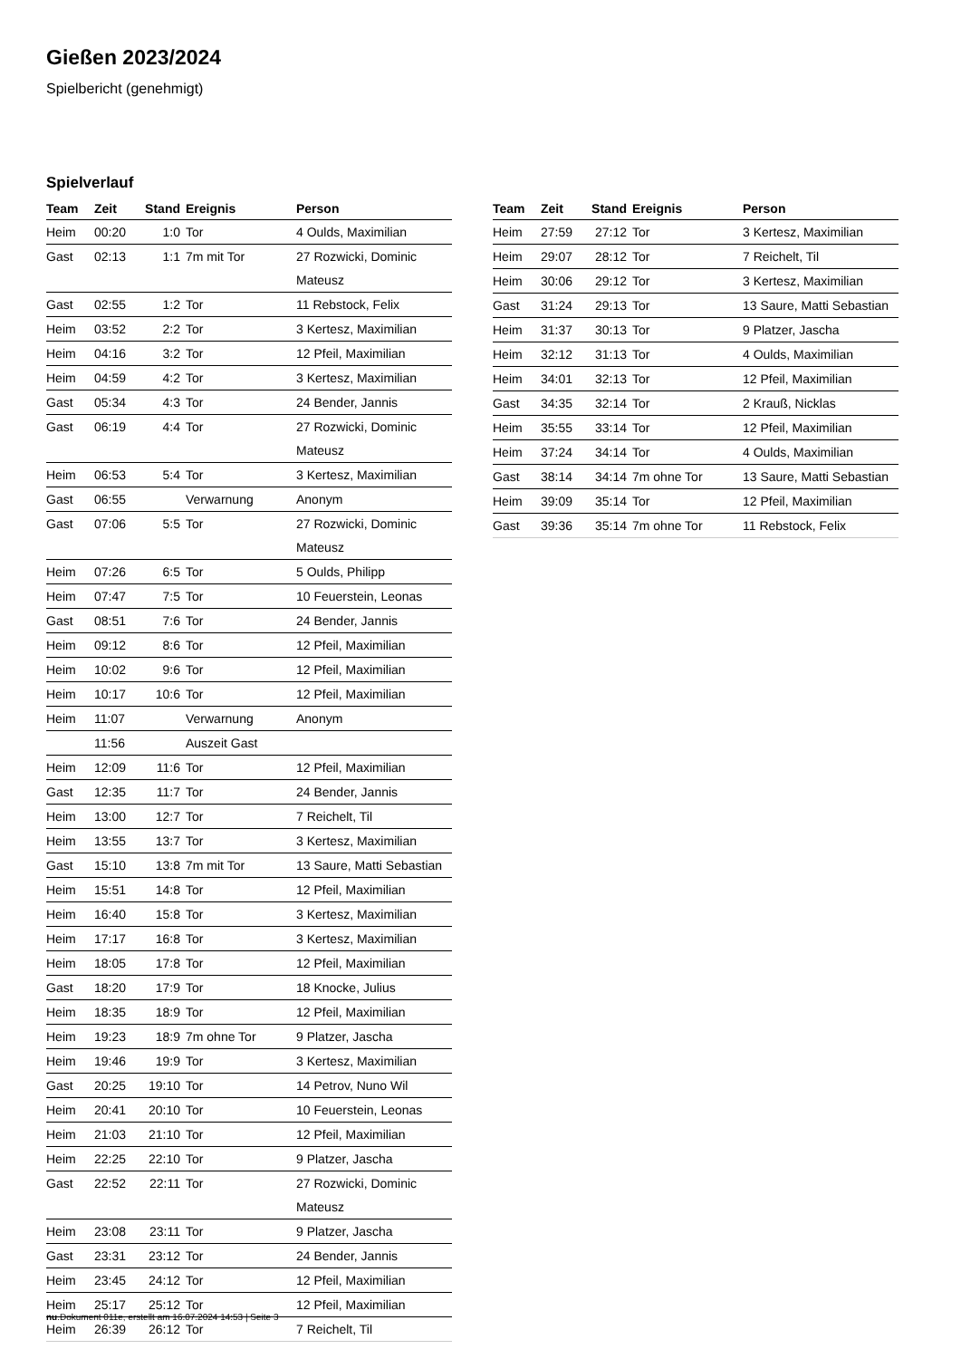Gießen 2023/2024
Spielbericht (genehmigt)
Spielverlauf
| Team | Zeit | Stand | Ereignis | Person |
| --- | --- | --- | --- | --- |
| Heim | 00:20 | 1:0 | Tor | 4 Oulds, Maximilian |
| Gast | 02:13 | 1:1 | 7m mit Tor | 27 Rozwicki, Dominic Mateusz |
| Gast | 02:55 | 1:2 | Tor | 11 Rebstock, Felix |
| Heim | 03:52 | 2:2 | Tor | 3 Kertesz, Maximilian |
| Heim | 04:16 | 3:2 | Tor | 12 Pfeil, Maximilian |
| Heim | 04:59 | 4:2 | Tor | 3 Kertesz, Maximilian |
| Gast | 05:34 | 4:3 | Tor | 24 Bender, Jannis |
| Gast | 06:19 | 4:4 | Tor | 27 Rozwicki, Dominic Mateusz |
| Heim | 06:53 | 5:4 | Tor | 3 Kertesz, Maximilian |
| Gast | 06:55 | | Verwarnung | Anonym |
| Gast | 07:06 | 5:5 | Tor | 27 Rozwicki, Dominic Mateusz |
| Heim | 07:26 | 6:5 | Tor | 5 Oulds, Philipp |
| Heim | 07:47 | 7:5 | Tor | 10 Feuerstein, Leonas |
| Gast | 08:51 | 7:6 | Tor | 24 Bender, Jannis |
| Heim | 09:12 | 8:6 | Tor | 12 Pfeil, Maximilian |
| Heim | 10:02 | 9:6 | Tor | 12 Pfeil, Maximilian |
| Heim | 10:17 | 10:6 | Tor | 12 Pfeil, Maximilian |
| Heim | 11:07 | | Verwarnung | Anonym |
| | 11:56 | | Auszeit Gast | |
| Heim | 12:09 | 11:6 | Tor | 12 Pfeil, Maximilian |
| Gast | 12:35 | 11:7 | Tor | 24 Bender, Jannis |
| Heim | 13:00 | 12:7 | Tor | 7 Reichelt, Til |
| Heim | 13:55 | 13:7 | Tor | 3 Kertesz, Maximilian |
| Gast | 15:10 | 13:8 | 7m mit Tor | 13 Saure, Matti Sebastian |
| Heim | 15:51 | 14:8 | Tor | 12 Pfeil, Maximilian |
| Heim | 16:40 | 15:8 | Tor | 3 Kertesz, Maximilian |
| Heim | 17:17 | 16:8 | Tor | 3 Kertesz, Maximilian |
| Heim | 18:05 | 17:8 | Tor | 12 Pfeil, Maximilian |
| Gast | 18:20 | 17:9 | Tor | 18 Knocke, Julius |
| Heim | 18:35 | 18:9 | Tor | 12 Pfeil, Maximilian |
| Heim | 19:23 | 18:9 | 7m ohne Tor | 9 Platzer, Jascha |
| Heim | 19:46 | 19:9 | Tor | 3 Kertesz, Maximilian |
| Gast | 20:25 | 19:10 | Tor | 14 Petrov, Nuno Wil |
| Heim | 20:41 | 20:10 | Tor | 10 Feuerstein, Leonas |
| Heim | 21:03 | 21:10 | Tor | 12 Pfeil, Maximilian |
| Heim | 22:25 | 22:10 | Tor | 9 Platzer, Jascha |
| Gast | 22:52 | 22:11 | Tor | 27 Rozwicki, Dominic Mateusz |
| Heim | 23:08 | 23:11 | Tor | 9 Platzer, Jascha |
| Gast | 23:31 | 23:12 | Tor | 24 Bender, Jannis |
| Heim | 23:45 | 24:12 | Tor | 12 Pfeil, Maximilian |
| Heim | 25:17 | 25:12 | Tor | 12 Pfeil, Maximilian |
| Heim | 26:39 | 26:12 | Tor | 7 Reichelt, Til |
| Team | Zeit | Stand | Ereignis | Person |
| --- | --- | --- | --- | --- |
| Heim | 27:59 | 27:12 | Tor | 3 Kertesz, Maximilian |
| Heim | 29:07 | 28:12 | Tor | 7 Reichelt, Til |
| Heim | 30:06 | 29:12 | Tor | 3 Kertesz, Maximilian |
| Gast | 31:24 | 29:13 | Tor | 13 Saure, Matti Sebastian |
| Heim | 31:37 | 30:13 | Tor | 9 Platzer, Jascha |
| Heim | 32:12 | 31:13 | Tor | 4 Oulds, Maximilian |
| Heim | 34:01 | 32:13 | Tor | 12 Pfeil, Maximilian |
| Gast | 34:35 | 32:14 | Tor | 2 Krauß, Nicklas |
| Heim | 35:55 | 33:14 | Tor | 12 Pfeil, Maximilian |
| Heim | 37:24 | 34:14 | Tor | 4 Oulds, Maximilian |
| Gast | 38:14 | 34:14 | 7m ohne Tor | 13 Saure, Matti Sebastian |
| Heim | 39:09 | 35:14 | Tor | 12 Pfeil, Maximilian |
| Gast | 39:36 | 35:14 | 7m ohne Tor | 11 Rebstock, Felix |
nu.Dokument 011e, erstellt am 16.07.2024 14:53 | Seite 3